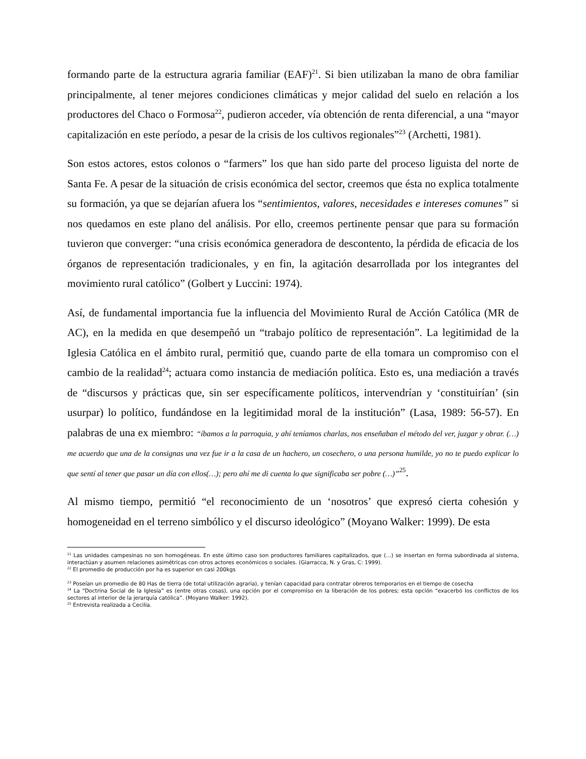formando parte de la estructura agraria familiar (EAF)<sup>21</sup>. Si bien utilizaban la mano de obra familiar principalmente, al tener mejores condiciones climáticas y mejor calidad del suelo en relación a los productores del Chaco o Formosa<sup>22</sup>, pudieron acceder, vía obtención de renta diferencial, a una “mayor capitalización en este período, a pesar de la crisis de los cultivos regionales”<sup>23</sup> (Archetti, 1981).
Son estos actores, estos colonos o “farmers” los que han sido parte del proceso liguista del norte de Santa Fe. A pesar de la situación de crisis económica del sector, creemos que ésta no explica totalmente su formación, ya que se dejarían afuera los “sentimientos, valores, necesidades e intereses comunes” si nos quedamos en este plano del análisis. Por ello, creemos pertinente pensar que para su formación tuvieron que converger: “una crisis económica generadora de descontento, la pérdida de eficacia de los órganos de representación tradicionales, y en fin, la agitación desarrollada por los integrantes del movimiento rural católico” (Golbert y Luccini: 1974).
Así, de fundamental importancia fue la influencia del Movimiento Rural de Acción Católica (MR de AC), en la medida en que desempeñó un “trabajo político de representación”. La legitimidad de la Iglesia Católica en el ámbito rural, permitió que, cuando parte de ella tomara un compromiso con el cambio de la realidad<sup>24</sup>; actuara como instancia de mediación política. Esto es, una mediación a través de “discursos y prácticas que, sin ser específicamente políticos, intervendrían y ‘constituirían’ (sin usurpar) lo político, fundándose en la legitimidad moral de la institución” (Lasa, 1989: 56-57). En palabras de una ex miembro: “íbamos a la parroquia, y ahí teníamos charlas, nos enseñaban el método del ver, juzgar y obrar. (…) me acuerdo que una de la consignas una vez fue ir a la casa de un hachero, un cosechero, o una persona humilde, yo no te puedo explicar lo que sentí al tener que pasar un día con ellos(…); pero ahí me di cuenta lo que significaba ser pobre (…)”<sup>25</sup>.
Al mismo tiempo, permitió “el reconocimiento de un ‘nosotros’ que expresó cierta cohesión y homogeneidad en el terreno simbólico y el discurso ideológico” (Moyano Walker: 1999). De esta
<sup>21</sup> Las unidades campesinas no son homogéneas. En este último caso son productores familiares capitalizados, que (…) se insertan en forma subordinada al sistema, interactúan y asumen relaciones asimétricas con otros actores económicos o sociales. (Giarracca, N. y Gras, C: 1999).
<sup>22</sup> El promedio de producción por ha es superior en casi 200kgs
<sup>23</sup> Poseían un promedio de 80 Has de tierra (de total utilización agraria), y tenían capacidad para contratar obreros temporarios en el tiempo de cosecha
<sup>24</sup> La “Doctrina Social de la Iglesia” es (entre otras cosas), una opción por el compromiso en la liberación de los pobres; esta opción “exacerbó los conflictos de los sectores al interior de la jerarquía católica”. (Moyano Walker: 1992).
<sup>25</sup> Entrevista realizada a Cecilia.